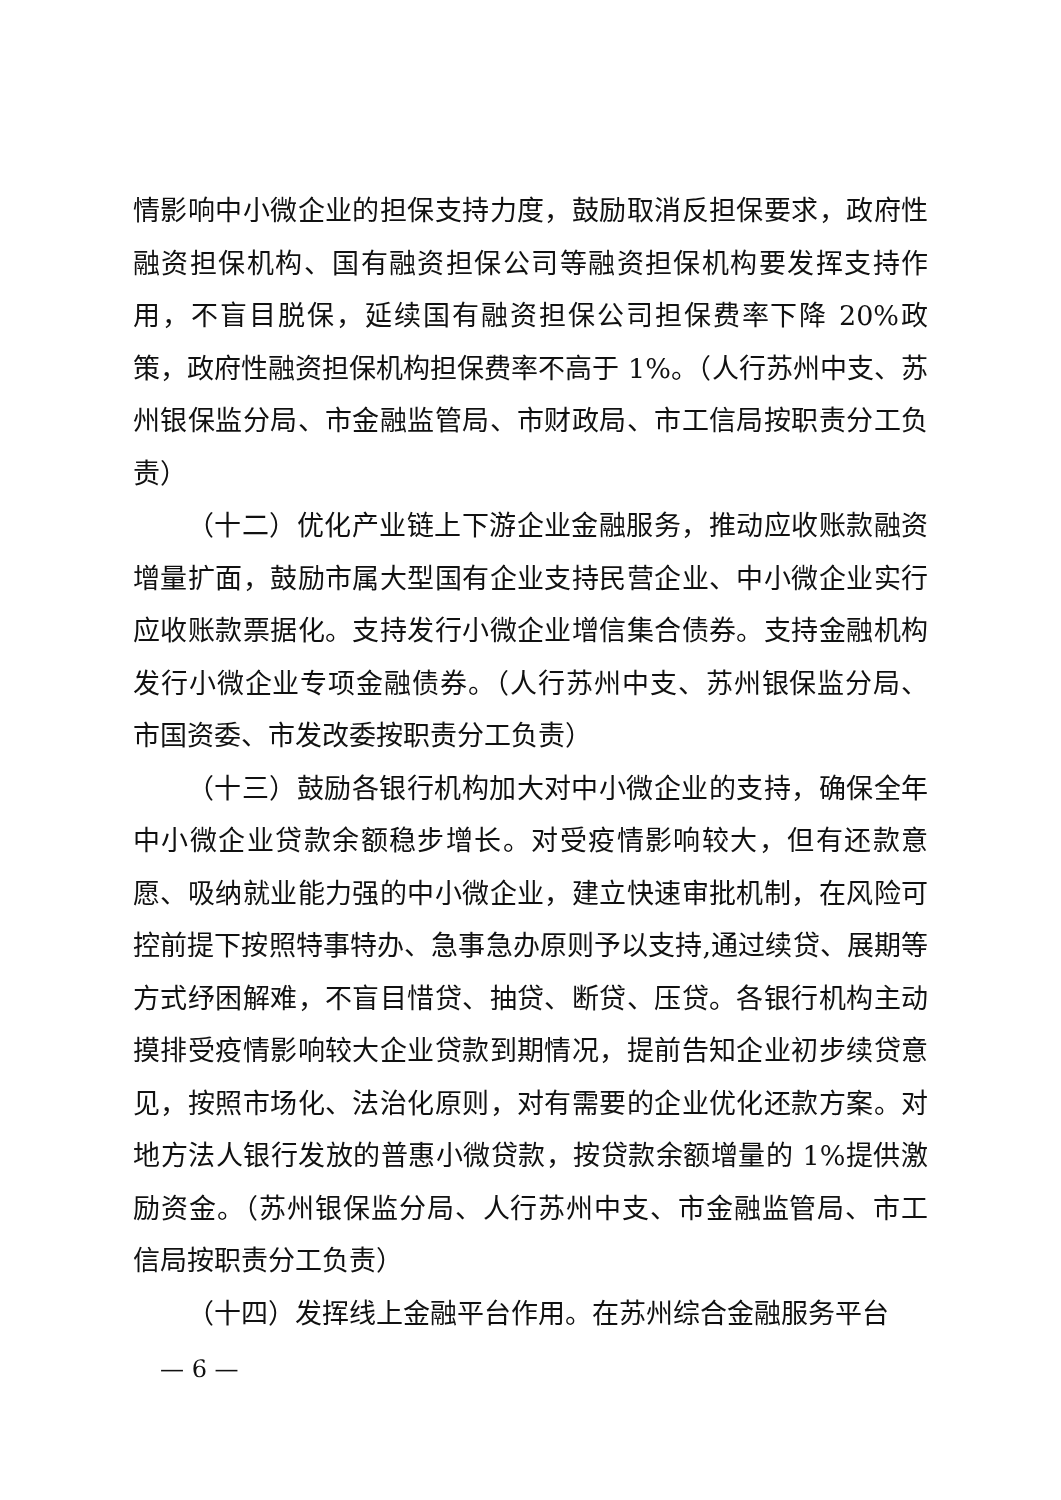情影响中小微企业的担保支持力度，鼓励取消反担保要求，政府性融资担保机构、国有融资担保公司等融资担保机构要发挥支持作用，不盲目脱保，延续国有融资担保公司担保费率下降 20%政策，政府性融资担保机构担保费率不高于 1%。（人行苏州中支、苏州银保监分局、市金融监管局、市财政局、市工信局按职责分工负责）
（十二）优化产业链上下游企业金融服务，推动应收账款融资增量扩面，鼓励市属大型国有企业支持民营企业、中小微企业实行应收账款票据化。支持发行小微企业增信集合债券。支持金融机构发行小微企业专项金融债券。（人行苏州中支、苏州银保监分局、市国资委、市发改委按职责分工负责）
（十三）鼓励各银行机构加大对中小微企业的支持，确保全年中小微企业贷款余额稳步增长。对受疫情影响较大，但有还款意愿、吸纳就业能力强的中小微企业，建立快速审批机制，在风险可控前提下按照特事特办、急事急办原则予以支持,通过续贷、展期等方式纾困解难，不盲目惜贷、抽贷、断贷、压贷。各银行机构主动摸排受疫情影响较大企业贷款到期情况，提前告知企业初步续贷意见，按照市场化、法治化原则，对有需要的企业优化还款方案。对地方法人银行发放的普惠小微贷款，按贷款余额增量的 1%提供激励资金。（苏州银保监分局、人行苏州中支、市金融监管局、市工信局按职责分工负责）
（十四）发挥线上金融平台作用。在苏州综合金融服务平台
— 6 —